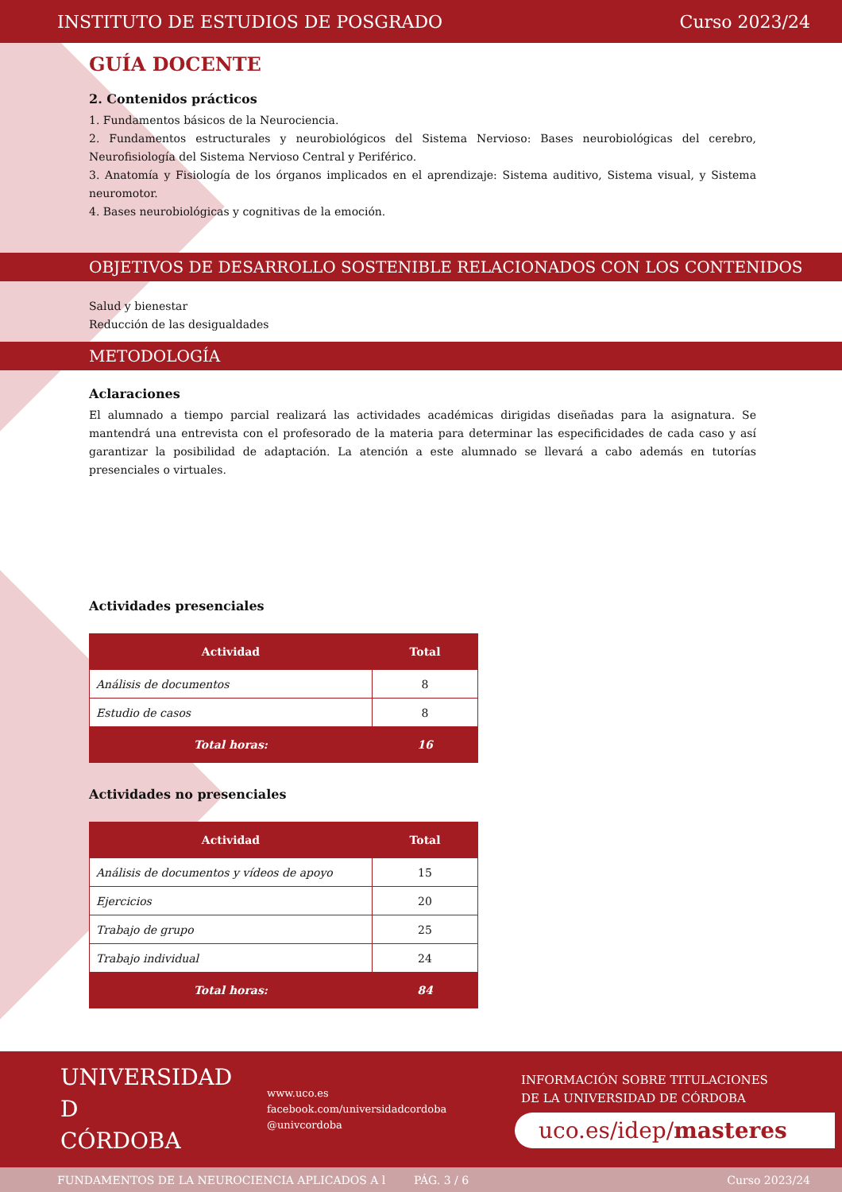INSTITUTO DE ESTUDIOS DE POSGRADO Curso 2023/24
GUÍA DOCENTE
2. Contenidos prácticos
1. Fundamentos básicos de la Neurociencia.
2. Fundamentos estructurales y neurobiológicos del Sistema Nervioso: Bases neurobiológicas del cerebro, Neurofisiología del Sistema Nervioso Central y Periférico.
3. Anatomía y Fisiología de los órganos implicados en el aprendizaje: Sistema auditivo, Sistema visual, y Sistema neuromotor.
4. Bases neurobiológicas y cognitivas de la emoción.
OBJETIVOS DE DESARROLLO SOSTENIBLE RELACIONADOS CON LOS CONTENIDOS
Salud y bienestar
Reducción de las desigualdades
METODOLOGÍA
Aclaraciones
El alumnado a tiempo parcial realizará las actividades académicas dirigidas diseñadas para la asignatura. Se mantendrá una entrevista con el profesorado de la materia para determinar las especificidades de cada caso y así garantizar la posibilidad de adaptación. La atención a este alumnado se llevará a cabo además en tutorías presenciales o virtuales.
Actividades presenciales
| Actividad | Total |
| --- | --- |
| Análisis de documentos | 8 |
| Estudio de casos | 8 |
| Total horas: | 16 |
Actividades no presenciales
| Actividad | Total |
| --- | --- |
| Análisis de documentos y vídeos de apoyo | 15 |
| Ejercicios | 20 |
| Trabajo de grupo | 25 |
| Trabajo individual | 24 |
| Total horas: | 84 |
UNIVERSIDAD
D
CÓRDOBA
www.uco.es
facebook.com/universidadcordoba
@univcordoba
INFORMACIÓN SOBRE TITULACIONES
DE LA UNIVERSIDAD DE CÓRDOBA
uco.es/idep/masteres
FUNDAMENTOS DE LA NEUROCIENCIA APLICADOS A l PÁG. 3 / 6 Curso 2023/24